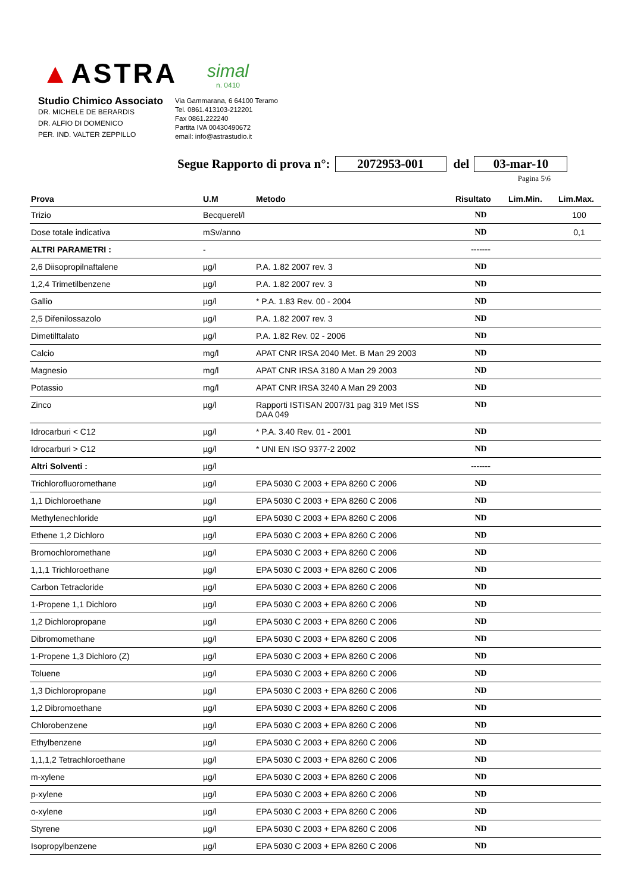▲ASTRA
simal
n. 0410
Studio Chimico Associato
DR. MICHELE DE BERARDIS
DR. ALFIO DI DOMENICO
PER. IND. VALTER ZEPPILLO
Via Gammarana, 6 64100 Teramo
Tel. 0861.413103-212201
Fax 0861.222240
Partita IVA 00430490672
email: info@astrastudio.it
Segue Rapporto di prova n°: 2072953-001 del 03-mar-10
Pagina 5\6
| Prova | U.M | Metodo | Risultato | Lim.Min. | Lim.Max. |
| --- | --- | --- | --- | --- | --- |
| Trizio | Becquerel/l | | ND | | 100 |
| Dose totale indicativa | mSv/anno | | ND | | 0,1 |
| ALTRI PARAMETRI : | - | | ------- | | |
| 2,6 Diisopropilnaftalene | µg/l | P.A. 1.82 2007 rev. 3 | ND | | |
| 1,2,4 Trimetilbenzene | µg/l | P.A. 1.82 2007 rev. 3 | ND | | |
| Gallio | µg/l | * P.A. 1.83 Rev. 00 - 2004 | ND | | |
| 2,5 Difenilossazolo | µg/l | P.A. 1.82 2007 rev. 3 | ND | | |
| Dimetilftalato | µg/l | P.A. 1.82 Rev. 02 - 2006 | ND | | |
| Calcio | mg/l | APAT CNR IRSA 2040 Met. B Man 29 2003 | ND | | |
| Magnesio | mg/l | APAT CNR IRSA 3180 A Man 29 2003 | ND | | |
| Potassio | mg/l | APAT CNR IRSA 3240 A Man 29 2003 | ND | | |
| Zinco | µg/l | Rapporti ISTISAN 2007/31 pag 319 Met ISS DAA 049 | ND | | |
| Idrocarburi < C12 | µg/l | * P.A. 3.40 Rev. 01 - 2001 | ND | | |
| Idrocarburi > C12 | µg/l | * UNI EN ISO 9377-2 2002 | ND | | |
| Altri Solventi : | µg/l | | ------- | | |
| Trichlorofluoromethane | µg/l | EPA 5030 C 2003 + EPA 8260 C 2006 | ND | | |
| 1,1 Dichloroethane | µg/l | EPA 5030 C 2003 + EPA 8260 C 2006 | ND | | |
| Methylenechloride | µg/l | EPA 5030 C 2003 + EPA 8260 C 2006 | ND | | |
| Ethene 1,2 Dichloro | µg/l | EPA 5030 C 2003 + EPA 8260 C 2006 | ND | | |
| Bromochloromethane | µg/l | EPA 5030 C 2003 + EPA 8260 C 2006 | ND | | |
| 1,1,1 Trichloroethane | µg/l | EPA 5030 C 2003 + EPA 8260 C 2006 | ND | | |
| Carbon Tetracloride | µg/l | EPA 5030 C 2003 + EPA 8260 C 2006 | ND | | |
| 1-Propene 1,1 Dichloro | µg/l | EPA 5030 C 2003 + EPA 8260 C 2006 | ND | | |
| 1,2 Dichloropropane | µg/l | EPA 5030 C 2003 + EPA 8260 C 2006 | ND | | |
| Dibromomethane | µg/l | EPA 5030 C 2003 + EPA 8260 C 2006 | ND | | |
| 1-Propene 1,3 Dichloro (Z) | µg/l | EPA 5030 C 2003 + EPA 8260 C 2006 | ND | | |
| Toluene | µg/l | EPA 5030 C 2003 + EPA 8260 C 2006 | ND | | |
| 1,3 Dichloropropane | µg/l | EPA 5030 C 2003 + EPA 8260 C 2006 | ND | | |
| 1,2 Dibromoethane | µg/l | EPA 5030 C 2003 + EPA 8260 C 2006 | ND | | |
| Chlorobenzene | µg/l | EPA 5030 C 2003 + EPA 8260 C 2006 | ND | | |
| Ethylbenzene | µg/l | EPA 5030 C 2003 + EPA 8260 C 2006 | ND | | |
| 1,1,1,2 Tetrachloroethane | µg/l | EPA 5030 C 2003 + EPA 8260 C 2006 | ND | | |
| m-xylene | µg/l | EPA 5030 C 2003 + EPA 8260 C 2006 | ND | | |
| p-xylene | µg/l | EPA 5030 C 2003 + EPA 8260 C 2006 | ND | | |
| o-xylene | µg/l | EPA 5030 C 2003 + EPA 8260 C 2006 | ND | | |
| Styrene | µg/l | EPA 5030 C 2003 + EPA 8260 C 2006 | ND | | |
| Isopropylbenzene | µg/l | EPA 5030 C 2003 + EPA 8260 C 2006 | ND | | |